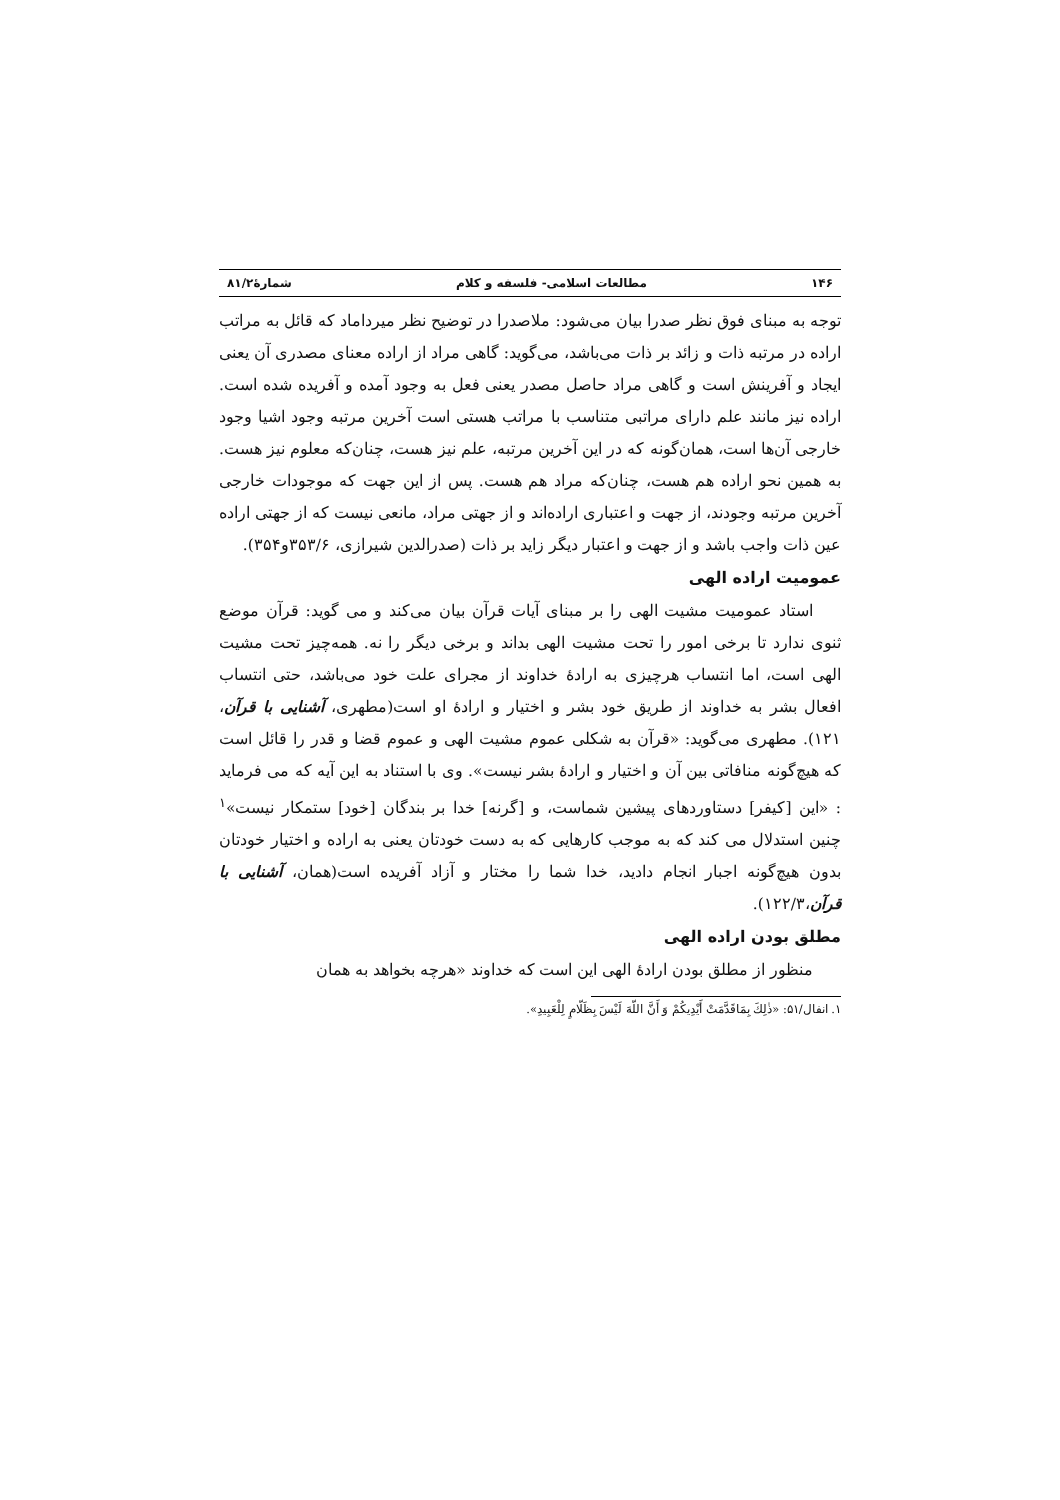۱۴۶ مطالعات اسلامی- فلسفه و کلام شمارۀ۸۱/۲
توجه به مبنای فوق نظر صدرا بیان می‌شود: ملاصدرا در توضیح نظر میرداماد که قائل به مراتب اراده در مرتبه ذات و زائد بر ذات می‌باشد، می‌گوید: گاهی مراد از اراده معنای مصدری آن یعنی ایجاد و آفرینش است و گاهی مراد حاصل مصدر یعنی فعل به وجود آمده و آفریده شده است. اراده نیز مانند علم دارای مراتبی متناسب با مراتب هستی است آخرین مرتبه وجود اشیا وجود خارجی آن‌ها است، همان‌گونه که در این آخرین مرتبه، علم نیز هست، چنان‌که معلوم نیز هست. به همین نحو اراده هم هست، چنان‌که مراد هم هست. پس از این جهت که موجودات خارجی آخرین مرتبه وجودند، از جهت و اعتباری اراده‌اند و از جهتی مراد، مانعی نیست که از جهتی اراده عین ذات واجب باشد و از جهت و اعتبار دیگر زاید بر ذات (صدرالدین شیرازی، ۳۵۳/۶و۳۵۴).
عمومیت اراده الهی
استاد عمومیت مشیت الهی را بر مبنای آیات قرآن بیان می‌کند و می گوید: قرآن موضع ثنوی ندارد تا برخی امور را تحت مشیت الهی بداند و برخی دیگر را نه. همه‌چیز تحت مشیت الهی است، اما انتساب هرچیزی به ارادۀ خداوند از مجرای علت خود می‌باشد، حتی انتساب افعال بشر به خداوند از طریق خود بشر و اختیار و ارادۀ او است(مطهری، آشنایی با قرآن، ۱۲۱). مطهری می‌گوید: «قرآن به شکلی عموم مشیت الهی و عموم قضا و قدر را قائل است که هیچ‌گونه منافاتی بین آن و اختیار و ارادۀ بشر نیست». وی با استناد به این آیه که می فرماید : «این [کیفر] دستاوردهای پیشین شماست، و [گرنه] خدا بر بندگان [خود] ستمکار نیست»<sup>۱</sup> چنین استدلال می کند که به موجب کارهایی که به دست خودتان یعنی به اراده و اختیار خودتان بدون هیچ‌گونه اجبار انجام دادید، خدا شما را مختار و آزاد آفریده است(همان، آشنایی با قرآن،۱۲۲/۳).
مطلق بودن اراده الهی
منظور از مطلق بودن ارادۀ الهی این است که خداوند «هرچه بخواهد به همان
۱. انفال/۵۱: «ذٰلِكَ بِمَاقَدَّمَتْ أَيْدِيكُمْ وَ أَنَّ اللّهَ لَيْسَ بِظَلّامٍ لِلْعَبِيدِ».